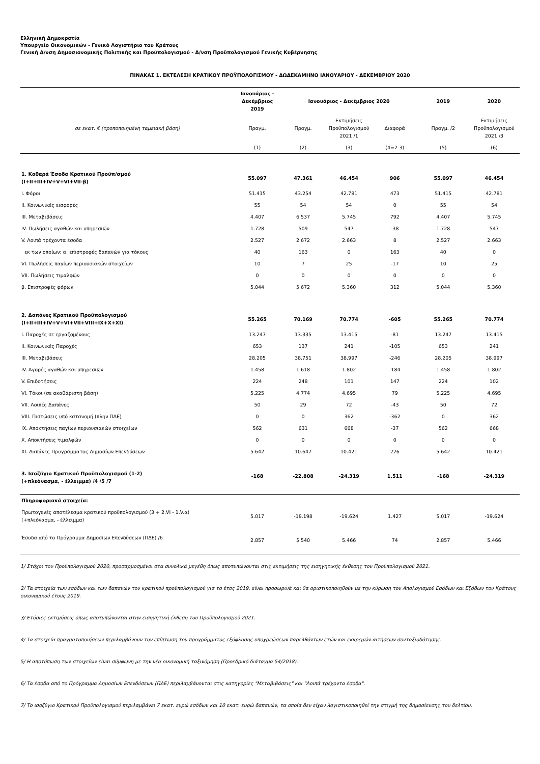Ελληνική Δημοκρατία
Υπουργείο Οικονομικών - Γενικό Λογιστήριο του Κράτους
Γενική Δ/νση Δημοσιονομικής Πολιτικής και Προϋπολογισμού - Δ/νση Προϋπολογισμού Γενικής Κυβέρνησης
ΠΙΝΑΚΑΣ 1. ΕΚΤΕΛΕΣΗ ΚΡΑΤΙΚΟΥ ΠΡΟΫΠΟΛΟΓΙΣΜΟΥ - ΔΩΔΕΚΑΜΗΝΟ ΙΑΝΟΥΑΡΙΟΥ - ΔΕΚΕΜΒΡΙΟΥ 2020
| | Ιανουάριος - Δεκέμβριος 2019 | Ιανουάριος - Δεκέμβριος 2020 | | | 2019 | 2020 |
| σε εκατ. € (τροποποιημένη ταμειακή βάση) | Πραγμ. | Πραγμ. | Εκτιμήσεις Προϋπολογισμού 2021 /1 | Διαφορά | Πραγμ. /2 | Εκτιμήσεις Προϋπολογισμού 2021 /3 |
| | (1) | (2) | (3) | (4=2-3) | (5) | (6) |
| 1. Καθαρά Έσοδα Κρατικού Προϋπ/σμού (I+II+III+IV+V+VI+VII-β) | 55.097 | 47.361 | 46.454 | 906 | 55.097 | 46.454 |
| I. Φόροι | 51.415 | 43.254 | 42.781 | 473 | 51.415 | 42.781 |
| II. Κοινωνικές εισφορές | 55 | 54 | 54 | 0 | 55 | 54 |
| III. Μεταβιβάσεις | 4.407 | 6.537 | 5.745 | 792 | 4.407 | 5.745 |
| IV. Πωλήσεις αγαθών και υπηρεσιών | 1.728 | 509 | 547 | -38 | 1.728 | 547 |
| V. Λοιπά τρέχοντα έσοδα | 2.527 | 2.672 | 2.663 | 8 | 2.527 | 2.663 |
| εκ των οποίων: α. επιστροφές δαπανών για τόκους | 40 | 163 | 0 | 163 | 40 | 0 |
| VI. Πωλήσεις παγίων περιουσιακών στοιχείων | 10 | 7 | 25 | -17 | 10 | 25 |
| VII. Πωλήσεις τιμαλφών | 0 | 0 | 0 | 0 | 0 | 0 |
| β. Επιστροφές φόρων | 5.044 | 5.672 | 5.360 | 312 | 5.044 | 5.360 |
| 2. Δαπάνες Κρατικού Προϋπολογισμού (I+II+III+IV+V+VI+VII+VIII+IX+X+XI) | 55.265 | 70.169 | 70.774 | -605 | 55.265 | 70.774 |
| I. Παροχές σε εργαζομένους | 13.247 | 13.335 | 13.415 | -81 | 13.247 | 13.415 |
| II. Κοινωνικές Παροχές | 653 | 137 | 241 | -105 | 653 | 241 |
| III. Μεταβιβάσεις | 28.205 | 38.751 | 38.997 | -246 | 28.205 | 38.997 |
| IV. Αγορές αγαθών και υπηρεσιών | 1.458 | 1.618 | 1.802 | -184 | 1.458 | 1.802 |
| V. Επιδοτήσεις | 224 | 248 | 101 | 147 | 224 | 102 |
| VI. Τόκοι (σε ακαθάριστη βάση) | 5.225 | 4.774 | 4.695 | 79 | 5.225 | 4.695 |
| VII. Λοιπές Δαπάνες | 50 | 29 | 72 | -43 | 50 | 72 |
| VIII. Πιστώσεις υπό κατανομή (πλην ΠΔΕ) | 0 | 0 | 362 | -362 | 0 | 362 |
| IX. Αποκτήσεις παγίων περιουσιακών στοιχείων | 562 | 631 | 668 | -37 | 562 | 668 |
| X. Αποκτήσεις τιμαλφών | 0 | 0 | 0 | 0 | 0 | 0 |
| XI. Δαπάνες Προγράμματος Δημοσίων Επενδύσεων | 5.642 | 10.647 | 10.421 | 226 | 5.642 | 10.421 |
| 3. Ισοζύγιο Κρατικού Προϋπολογισμού (1-2) (+πλεόνασμα, - έλλειμμα) /4 /5 /7 | -168 | -22.808 | -24.319 | 1.511 | -168 | -24.319 |
| Πληροφοριακά στοιχεία: | | | | | | |
| Πρωτογενές αποτέλεσμα κρατικού προϋπολογισμού (3 + 2.VI - 1.V.α) (+πλεόνασμα, - έλλειμμα) | 5.017 | -18.198 | -19.624 | 1.427 | 5.017 | -19.624 |
| Έσοδα από το Πρόγραμμα Δημοσίων Επενδύσεων (ΠΔΕ) /6 | 2.857 | 5.540 | 5.466 | 74 | 2.857 | 5.466 |
1/ Στόχοι του Προϋπολογισμού 2020, προσαρμοσμένοι στα συνολικά μεγέθη όπως αποτυπώνονται στις εκτιμήσεις της εισηγητικής έκθεσης του Προϋπολογισμού 2021.
2/ Τα στοιχεία των εσόδων και των δαπανών του κρατικού προϋπολογισμού για το έτος 2019, είναι προσωρινά και θα οριστικοποιηθούν με την κύρωση του Απολογισμού Εσόδων και Εξόδων του Κράτους οικονομικού έτους 2019.
3/ Ετήσιες εκτιμήσεις όπως αποτυπώνονται στην εισηγητική έκθεση του Προϋπολογισμού 2021.
4/ Τα στοιχεία πραγματοποιήσεων περιλαμβάνουν την επίπτωση του προγράμματος εξόφλησης υποχρεώσεων παρελθόντων ετών και εκκρεμών αιτήσεων συνταξιοδότησης.
5/ Η αποτύπωση των στοιχείων είναι σύμφωνη με την νέα οικονομική ταξινόμηση (Προεδρικό διάταγμα 54/2018).
6/ Τα έσοδα από το Πρόγραμμα Δημοσίων Επενδύσεων (ΠΔΕ) περιλαμβάνονται στις κατηγορίες "Μεταβιβάσεις" και "Λοιπά τρέχοντα έσοδα".
7/ Το ισοζύγιο Κρατικού Προϋπολογισμού περιλαμβάνει 7 εκατ. ευρώ εσόδων και 10 εκατ. ευρώ δαπανών, τα οποία δεν είχαν λογιστικοποιηθεί την στιγμή της δημοσίευσης του δελτίου.